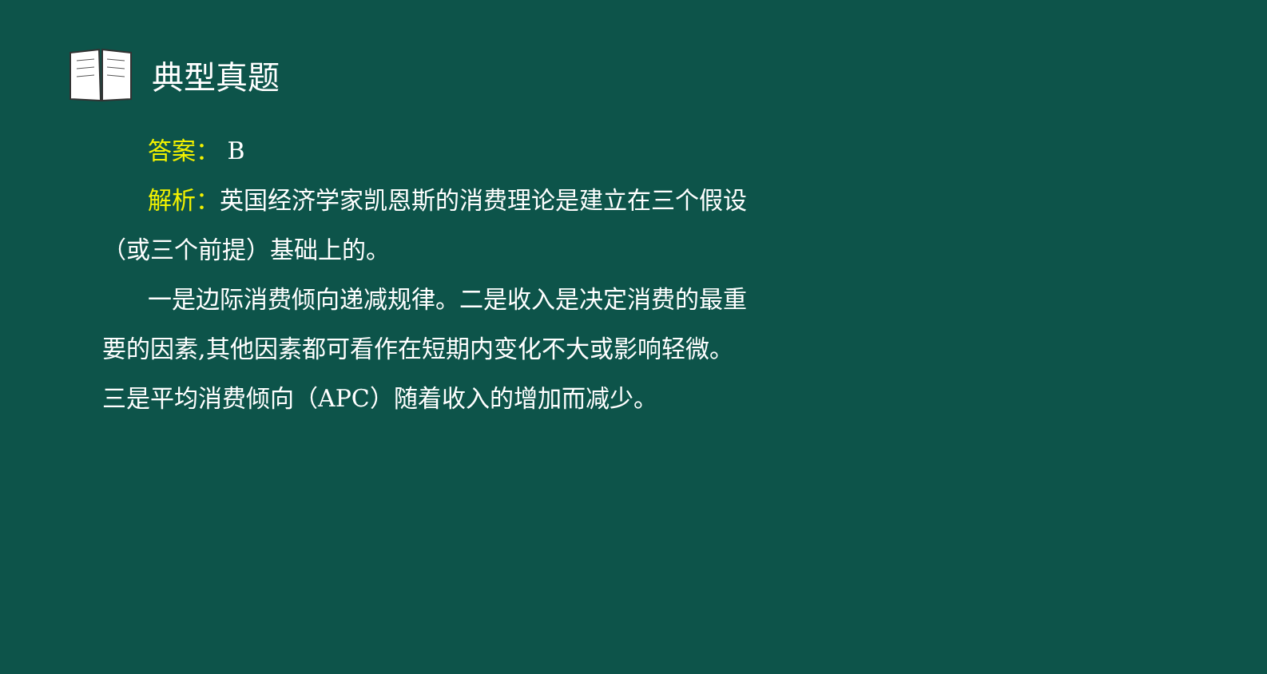典型真题
答案： B
解析：英国经济学家凯恩斯的消费理论是建立在三个假设
（或三个前提）基础上的。
一是边际消费倾向递减规律。二是收入是决定消费的最重
要的因素,其他因素都可看作在短期内变化不大或影响轻微。
三是平均消费倾向（APC）随着收入的增加而减少。